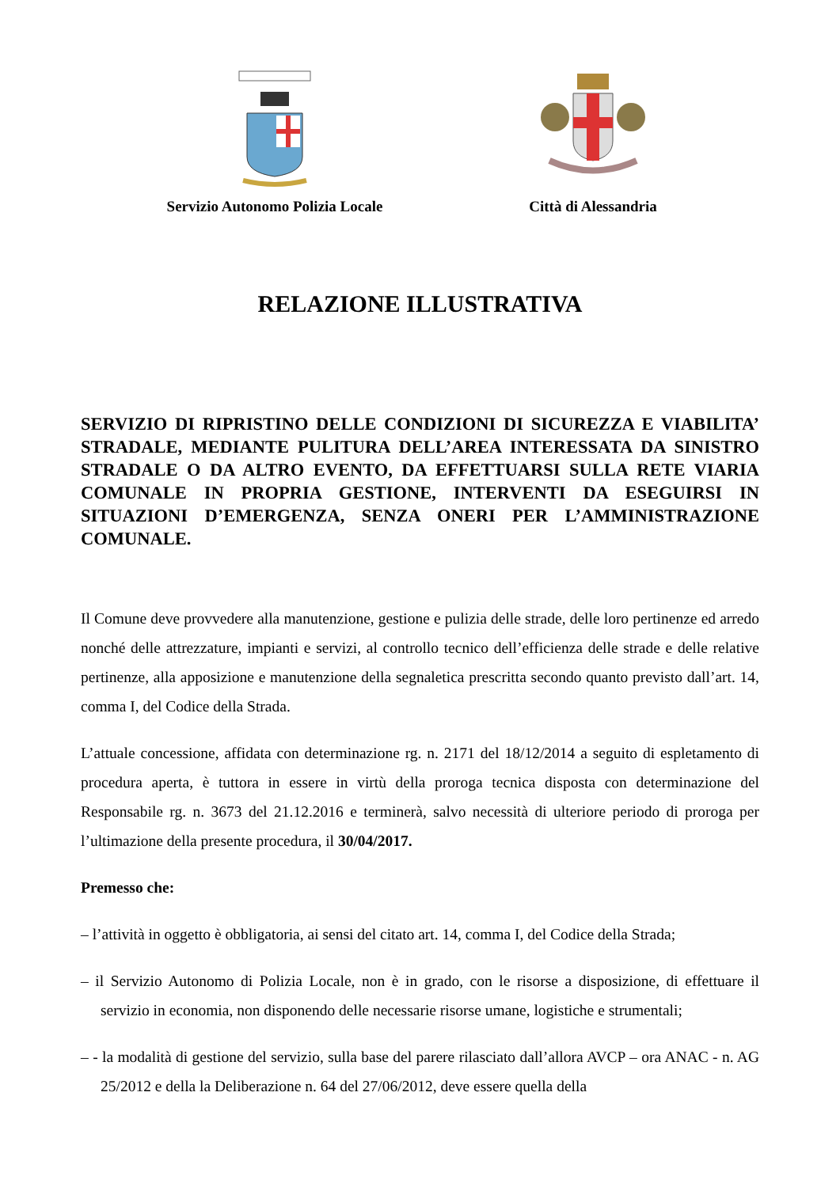Servizio Autonomo Polizia Locale Città di Alessandria
RELAZIONE ILLUSTRATIVA
SERVIZIO DI RIPRISTINO DELLE CONDIZIONI DI SICUREZZA E VIABILITA’ STRADALE, MEDIANTE PULITURA DELL’AREA INTERESSATA DA SINISTRO STRADALE O DA ALTRO EVENTO, DA EFFETTUARSI SULLA RETE VIARIA COMUNALE IN PROPRIA GESTIONE, INTERVENTI DA ESEGUIRSI IN SITUAZIONI D’EMERGENZA, SENZA ONERI PER L’AMMINISTRAZIONE COMUNALE.
Il Comune deve provvedere alla manutenzione, gestione e pulizia delle strade, delle loro pertinenze ed arredo nonché delle attrezzature, impianti e servizi, al controllo tecnico dell’efficienza delle strade e delle relative pertinenze, alla apposizione e manutenzione della segnaletica prescritta secondo quanto previsto dall’art. 14, comma I, del Codice della Strada.
L’attuale concessione, affidata con determinazione rg. n. 2171 del 18/12/2014 a seguito di espletamento di procedura aperta, è tuttora in essere in virtù della proroga tecnica disposta con determinazione del Responsabile rg. n. 3673 del 21.12.2016 e terminerà, salvo necessità di ulteriore periodo di proroga per l’ultimazione della presente procedura, il 30/04/2017.
Premesso che:
– l’attività in oggetto è obbligatoria, ai sensi del citato art. 14, comma I, del Codice della Strada;
– il Servizio Autonomo di Polizia Locale, non è in grado, con le risorse a disposizione, di effettuare il servizio in economia, non disponendo delle necessarie risorse umane, logistiche e strumentali;
– - la modalità di gestione del servizio, sulla base del parere rilasciato dall’allora AVCP – ora ANAC - n. AG 25/2012 e della la Deliberazione n. 64 del 27/06/2012, deve essere quella della